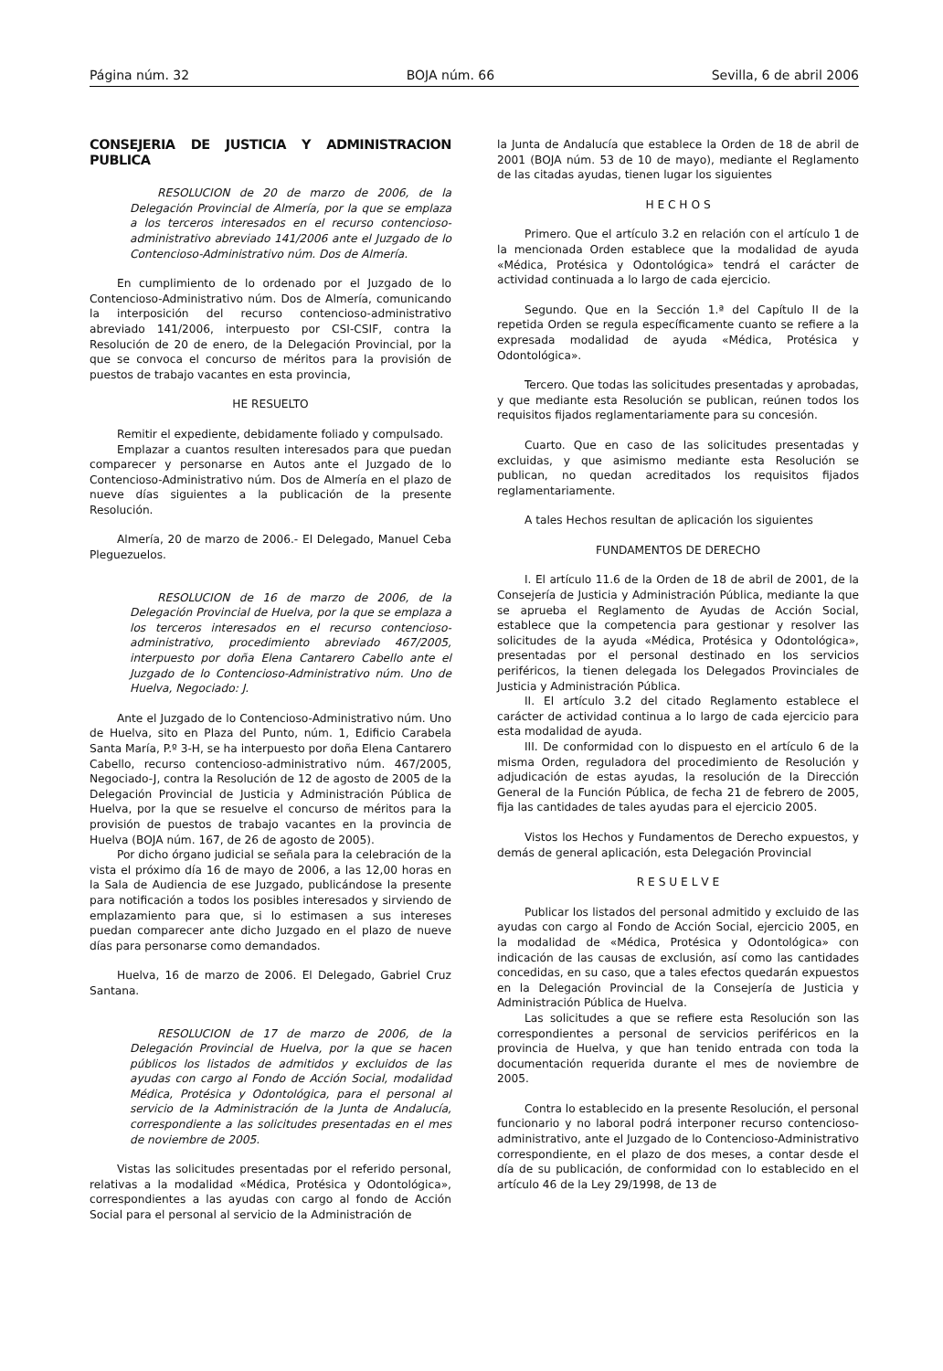Página núm. 32 BOJA núm. 66 Sevilla, 6 de abril 2006
CONSEJERIA DE JUSTICIA Y ADMINISTRACION PUBLICA
RESOLUCION de 20 de marzo de 2006, de la Delegación Provincial de Almería, por la que se emplaza a los terceros interesados en el recurso contencioso-administrativo abreviado 141/2006 ante el Juzgado de lo Contencioso-Administrativo núm. Dos de Almería.
En cumplimiento de lo ordenado por el Juzgado de lo Contencioso-Administrativo núm. Dos de Almería, comunicando la interposición del recurso contencioso-administrativo abreviado 141/2006, interpuesto por CSI-CSIF, contra la Resolución de 20 de enero, de la Delegación Provincial, por la que se convoca el concurso de méritos para la provisión de puestos de trabajo vacantes en esta provincia,
HE RESUELTO
Remitir el expediente, debidamente foliado y compulsado.
Emplazar a cuantos resulten interesados para que puedan comparecer y personarse en Autos ante el Juzgado de lo Contencioso-Administrativo núm. Dos de Almería en el plazo de nueve días siguientes a la publicación de la presente Resolución.
Almería, 20 de marzo de 2006.- El Delegado, Manuel Ceba Pleguezuelos.
RESOLUCION de 16 de marzo de 2006, de la Delegación Provincial de Huelva, por la que se emplaza a los terceros interesados en el recurso contencioso-administrativo, procedimiento abreviado 467/2005, interpuesto por doña Elena Cantarero Cabello ante el Juzgado de lo Contencioso-Administrativo núm. Uno de Huelva, Negociado: J.
Ante el Juzgado de lo Contencioso-Administrativo núm. Uno de Huelva, sito en Plaza del Punto, núm. 1, Edificio Carabela Santa María, P.º 3-H, se ha interpuesto por doña Elena Cantarero Cabello, recurso contencioso-administrativo núm. 467/2005, Negociado-J, contra la Resolución de 12 de agosto de 2005 de la Delegación Provincial de Justicia y Administración Pública de Huelva, por la que se resuelve el concurso de méritos para la provisión de puestos de trabajo vacantes en la provincia de Huelva (BOJA núm. 167, de 26 de agosto de 2005).
Por dicho órgano judicial se señala para la celebración de la vista el próximo día 16 de mayo de 2006, a las 12,00 horas en la Sala de Audiencia de ese Juzgado, publicándose la presente para notificación a todos los posibles interesados y sirviendo de emplazamiento para que, si lo estimasen a sus intereses puedan comparecer ante dicho Juzgado en el plazo de nueve días para personarse como demandados.
Huelva, 16 de marzo de 2006. El Delegado, Gabriel Cruz Santana.
RESOLUCION de 17 de marzo de 2006, de la Delegación Provincial de Huelva, por la que se hacen públicos los listados de admitidos y excluidos de las ayudas con cargo al Fondo de Acción Social, modalidad Médica, Protésica y Odontológica, para el personal al servicio de la Administración de la Junta de Andalucía, correspondiente a las solicitudes presentadas en el mes de noviembre de 2005.
Vistas las solicitudes presentadas por el referido personal, relativas a la modalidad «Médica, Protésica y Odontológica», correspondientes a las ayudas con cargo al fondo de Acción Social para el personal al servicio de la Administración de
la Junta de Andalucía que establece la Orden de 18 de abril de 2001 (BOJA núm. 53 de 10 de mayo), mediante el Reglamento de las citadas ayudas, tienen lugar los siguientes
H E C H O S
Primero. Que el artículo 3.2 en relación con el artículo 1 de la mencionada Orden establece que la modalidad de ayuda «Médica, Protésica y Odontológica» tendrá el carácter de actividad continuada a lo largo de cada ejercicio.
Segundo. Que en la Sección 1.ª del Capítulo II de la repetida Orden se regula específicamente cuanto se refiere a la expresada modalidad de ayuda «Médica, Protésica y Odontológica».
Tercero. Que todas las solicitudes presentadas y aprobadas, y que mediante esta Resolución se publican, reúnen todos los requisitos fijados reglamentariamente para su concesión.
Cuarto. Que en caso de las solicitudes presentadas y excluidas, y que asimismo mediante esta Resolución se publican, no quedan acreditados los requisitos fijados reglamentariamente.
A tales Hechos resultan de aplicación los siguientes
FUNDAMENTOS DE DERECHO
I. El artículo 11.6 de la Orden de 18 de abril de 2001, de la Consejería de Justicia y Administración Pública, mediante la que se aprueba el Reglamento de Ayudas de Acción Social, establece que la competencia para gestionar y resolver las solicitudes de la ayuda «Médica, Protésica y Odontológica», presentadas por el personal destinado en los servicios periféricos, la tienen delegada los Delegados Provinciales de Justicia y Administración Pública.
II. El artículo 3.2 del citado Reglamento establece el carácter de actividad continua a lo largo de cada ejercicio para esta modalidad de ayuda.
III. De conformidad con lo dispuesto en el artículo 6 de la misma Orden, reguladora del procedimiento de Resolución y adjudicación de estas ayudas, la resolución de la Dirección General de la Función Pública, de fecha 21 de febrero de 2005, fija las cantidades de tales ayudas para el ejercicio 2005.
Vistos los Hechos y Fundamentos de Derecho expuestos, y demás de general aplicación, esta Delegación Provincial
R E S U E L V E
Publicar los listados del personal admitido y excluido de las ayudas con cargo al Fondo de Acción Social, ejercicio 2005, en la modalidad de «Médica, Protésica y Odontológica» con indicación de las causas de exclusión, así como las cantidades concedidas, en su caso, que a tales efectos quedarán expuestos en la Delegación Provincial de la Consejería de Justicia y Administración Pública de Huelva.
Las solicitudes a que se refiere esta Resolución son las correspondientes a personal de servicios periféricos en la provincia de Huelva, y que han tenido entrada con toda la documentación requerida durante el mes de noviembre de 2005.
Contra lo establecido en la presente Resolución, el personal funcionario y no laboral podrá interponer recurso contencioso-administrativo, ante el Juzgado de lo Contencioso-Administrativo correspondiente, en el plazo de dos meses, a contar desde el día de su publicación, de conformidad con lo establecido en el artículo 46 de la Ley 29/1998, de 13 de